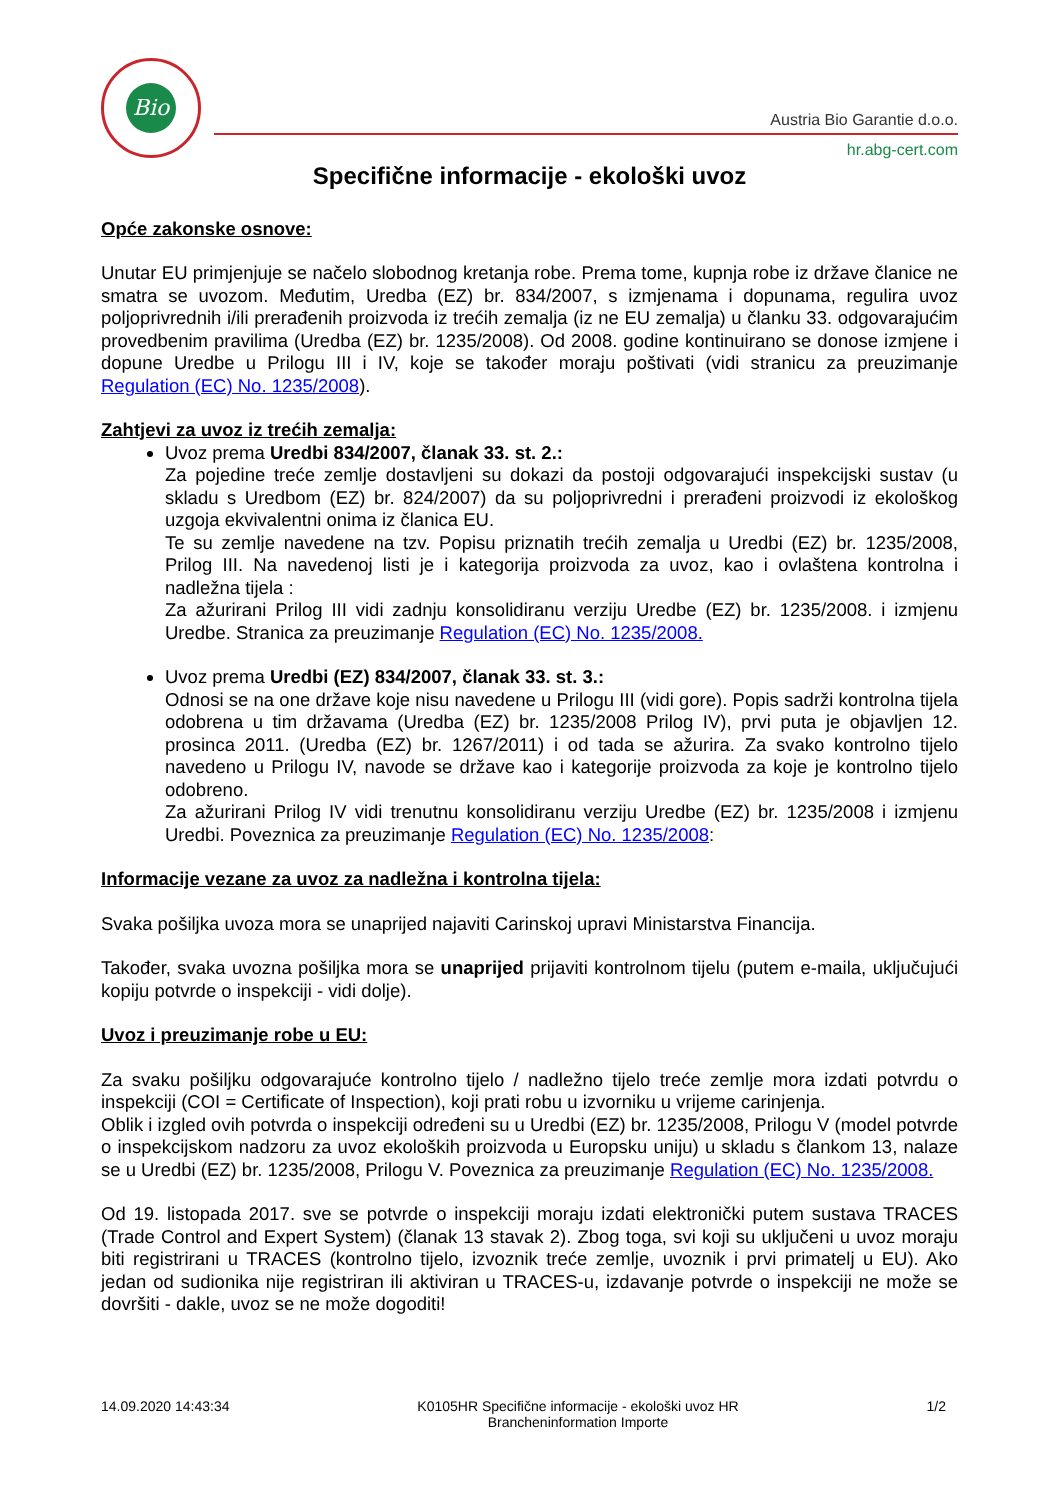Bio
Austria Bio Garantie d.o.o.
hr.abg-cert.com
Specifične informacije - ekološki uvoz
Opće zakonske osnove:
Unutar EU primjenjuje se načelo slobodnog kretanja robe. Prema tome, kupnja robe iz države članice ne smatra se uvozom. Međutim, Uredba (EZ) br. 834/2007, s izmjenama i dopunama, regulira uvoz poljoprivrednih i/ili prerađenih proizvoda iz trećih zemalja (iz ne EU zemalja) u članku 33. odgovarajućim provedbenim pravilima (Uredba (EZ) br. 1235/2008). Od 2008. godine kontinuirano se donose izmjene i dopune Uredbe u Prilogu III i IV, koje se također moraju poštivati (vidi stranicu za preuzimanje Regulation (EC) No. 1235/2008).
Zahtjevi za uvoz iz trećih zemalja:
Uvoz prema Uredbi 834/2007, članak 33. st. 2.:
Za pojedine treće zemlje dostavljeni su dokazi da postoji odgovarajući inspekcijski sustav (u skladu s Uredbom (EZ) br. 824/2007) da su poljoprivredni i prerađeni proizvodi iz ekološkog uzgoja ekvivalentni onima iz članica EU.
Te su zemlje navedene na tzv. Popisu priznatih trećih zemalja u Uredbi (EZ) br. 1235/2008, Prilog III. Na navedenoj listi je i kategorija proizvoda za uvoz, kao i ovlaštena kontrolna i nadležna tijela :
Za ažurirani Prilog III vidi zadnju konsolidiranu verziju Uredbe (EZ) br. 1235/2008. i izmjenu Uredbe. Stranica za preuzimanje Regulation (EC) No. 1235/2008.
Uvoz prema Uredbi (EZ) 834/2007, članak 33. st. 3.:
Odnosi se na one države koje nisu navedene u Prilogu III (vidi gore). Popis sadrži kontrolna tijela odobrena u tim državama (Uredba (EZ) br. 1235/2008 Prilog IV), prvi puta je objavljen 12. prosinca 2011. (Uredba (EZ) br. 1267/2011) i od tada se ažurira. Za svako kontrolno tijelo navedeno u Prilogu IV, navode se države kao i kategorije proizvoda za koje je kontrolno tijelo odobreno.
Za ažurirani Prilog IV vidi trenutnu konsolidiranu verziju Uredbe (EZ) br. 1235/2008 i izmjenu Uredbi. Poveznica za preuzimanje Regulation (EC) No. 1235/2008:
Informacije vezane za uvoz za nadležna i kontrolna tijela:
Svaka pošiljka uvoza mora se unaprijed najaviti Carinskoj upravi Ministarstva Financija.
Također, svaka uvozna pošiljka mora se unaprijed prijaviti kontrolnom tijelu (putem e-maila, uključujući kopiju potvrde o inspekciji - vidi dolje).
Uvoz i preuzimanje robe u EU:
Za svaku pošiljku odgovarajuće kontrolno tijelo / nadležno tijelo treće zemlje mora izdati potvrdu o inspekciji (COI = Certificate of Inspection), koji prati robu u izvorniku u vrijeme carinjenja.
Oblik i izgled ovih potvrda o inspekciji određeni su u Uredbi (EZ) br. 1235/2008, Prilogu V (model potvrde o inspekcijskom nadzoru za uvoz ekoloških proizvoda u Europsku uniju) u skladu s člankom 13, nalaze se u Uredbi (EZ) br. 1235/2008, Prilogu V. Poveznica za preuzimanje Regulation (EC) No. 1235/2008.
Od 19. listopada 2017. sve se potvrde o inspekciji moraju izdati elektronički putem sustava TRACES (Trade Control and Expert System) (članak 13 stavak 2). Zbog toga, svi koji su uključeni u uvoz moraju biti registrirani u TRACES (kontrolno tijelo, izvoznik treće zemlje, uvoznik i prvi primatelj u EU). Ako jedan od sudionika nije registriran ili aktiviran u TRACES-u, izdavanje potvrde o inspekciji ne može se dovršiti - dakle, uvoz se ne može dogoditi!
14.09.2020 14:43:34 K0105HR Specifične informacije - ekološki uvoz HR
Brancheninformation Importe
1/2